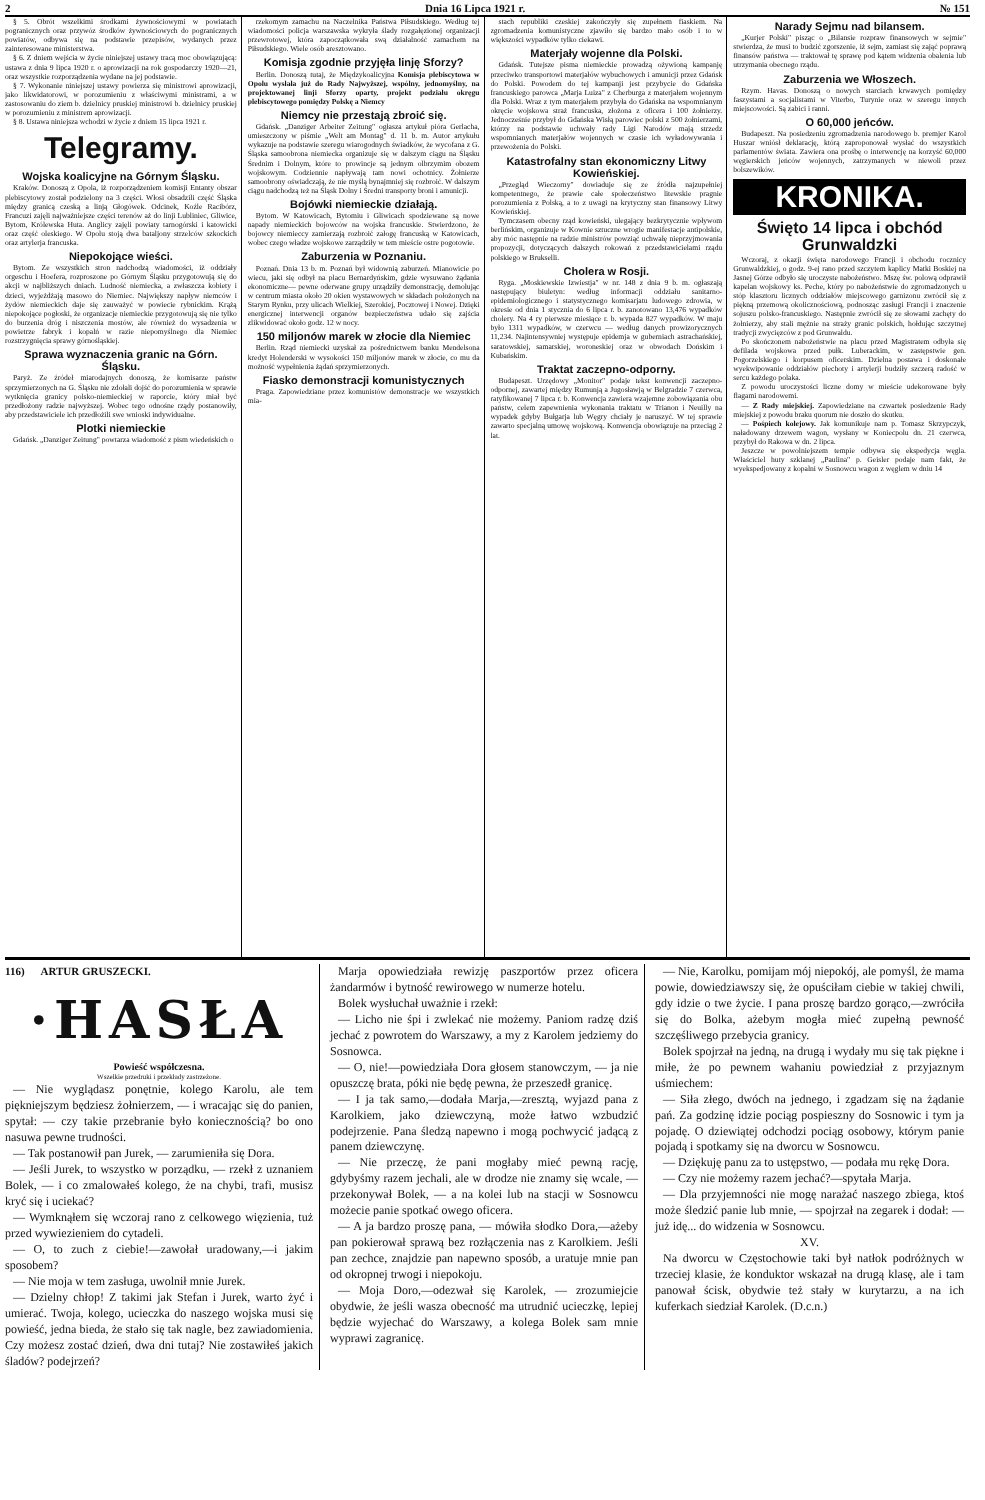2 Dnia 16 Lipca 1921 r. № 151
§ 5. Obrót wszelkimi środkami żywnościowymi w powiatach pogranicznych oraz przywóz środków żywnościowych do pogranicznych powiatów, odbywa się na podstawie przepisów, wydanych przez zainteresowane ministerstwa.
§ 6. Z dniem wejścia w życie niniejszej ustawy tracą moc obowiązującą: ustawa z dnia 9 lipca 1920 r. o aprowizacji na rok gospodarczy 1920—21, oraz wszystkie rozporządzenia wydane na jej podstawie.
§ 7. Wykonanie niniejszej ustawy powierza się ministrowi aprowizacji, jako likwidatorowi, w porozumieniu z właściwymi ministrami, a w zastosowaniu do ziem b. dzielnicy pruskiej ministrowi b. dzielnicy pruskiej w porozumieniu z ministrem aprowizacji.
§ 8. Ustawa niniejsza wchodzi w życie z dniem 15 lipca 1921 r.
Telegramy.
Wojska koalicyjne na Górnym Śląsku.
Kraków. Donoszą z Opola, iż rozporządzeniem komisji Entanty obszar plebiscytowy został podzielony na 3 części. Włosi obsadzili część Śląska między granicą czeską a linją Głogówek. Odcinek, Koźle Racibórz, Francuzi zajęli najważniejsze części terenów aż do linji Lubliniec, Gliwice, Bytom, Królewska Huta. Anglicy zajęli powiaty tarnogórski i katowicki oraz część oleskiego. W Opolu stoją dwa bataljony strzelców szkockich oraz artylerja francuska.
Niepokojące wieści.
Bytom. Ze wszystkich stron nadchodzą wiadomości, iż oddziały orgeschu i Hoefera, rozproszone po Górnym Śląsku przygotowują się do akcji w najbliższych dniach. Ludność niemiecka, a zwłaszcza kobiety i dzieci, wyjeżdżają masowo do Niemiec. Największy napływ niemców i żydów niemieckich daje się zauważyć w powiecie rybnickim. Krążą niepokojące pogłoski, że organizacje niemieckie przygotowują się nie tylko do burzenia dróg i niszczenia mostów, ale również do wysadzenia w powietrze fabryk i kopalń w razie niepomyślnego dla Niemiec rozstrzygnięcia sprawy górnośląskiej.
Sprawa wyznaczenia granic na Górn. Śląsku.
Paryż. Ze źródeł miarodajnych donoszą, że komisarze państw sprzymierzonych na G. Śląsku nie zdołali dojść do porozumienia w sprawie wytknięcia granicy polsko-niemieckiej w raporcie, który miał być przedłożony radzie najwyższej. Wobec tego odnośne rządy postanowiły, aby przedstawiciele ich przedłożili swe wnioski indywidualne.
Plotki niemieckie
Gdańsk. „Danziger Zeitung" powtarza wiadomość z pism wiedeńskich o
rzekomym zamachu na Naczelnika Państwa Piłsudskiego. Według tej wiadomości policja warszawska wykryła ślady rozgałęzionej organizacji przewrotowej, która zapoczątkowała swą działalność zamachem na Piłsudskiego. Wiele osób aresztowano.
Komisja zgodnie przyjęła linję Sforzy?
Berlin. Donoszą tutaj, że Międzykoalicyjna Komisja plebiscytowa w Opolu wysłała już do Rady Najwyższej, wspólny, jednomyślny, na projektowanej linji Sforzy oparty, projekt podziału okręgu plebiscytowego pomiędzy Polskę a Niemcy
Niemcy nie przestają zbroić się.
Gdańsk. „Danziger Arbeiter Zeitung" ogłasza artykuł pióra Gerlacha, umieszczony w piśmie „Welt am Montag" d. 11 b. m. Autor artykułu wykazuje na podstawie szeregu wiarogodnych świadków, że wycofana z G. Śląska samoobrona niemiecka organizuje się w dalszym ciągu na Śląsku Średnim i Dolnym, które to prowincje są jednym olbrzymim obozem wojskowym. Codziennie napływają tam nowi ochotnicy. Żołnierze samoobrony oświadczają, że nie myślą bynajmniej się rozbroić. W dalszym ciągu nadchodzą też na Śląsk Dolny i Średni transporty broni i amunicji.
Bojówki niemieckie działają.
Bytom. W Katowicach, Bytomiu i Gliwicach spodziewane są nowe napady niemieckich bojowców na wojska francuskie. Stwierdzono, że bojowcy niemieccy zamierzają rozbroić załogę francuską w Katowicach, wobec czego władze wojskowe zarządziły w tem mieście ostre pogotowie.
Zaburzenia w Poznaniu.
Poznań. Dnia 13 b. m. Poznań był widownią zaburzeń. Mianowicie po wiecu, jaki się odbył na placu Bernardyńskim, gdzie wysuwano żądania ekonomiczne— pewne oderwane grupy urządziły demonstrację, demolując w centrum miasta około 20 okien wystawowych w składach położonych na Starym Rynku, przy ulicach Wielkiej, Szerokiej, Pocztowej i Nowej. Dzięki energicznej interwencji organów bezpieczeństwa udało się zajścia zlikwidować około godz. 12 w nocy.
150 miljonów marek w złocie dla Niemiec
Berlin. Rząd niemiecki uzyskał za pośrednictwem banku Mendelsona kredyt Holenderski w wysokości 150 miljonów marek w złocie, co mu da możność wypełnienia żądań sprzymierzonych.
Fiasko demonstracji komunistycznych
Praga. Zapowiedziane przez komunistów demonstracje we wszystkich mia-
stach republiki czeskiej zakończyły się zupełnem fiaskiem. Na zgromadzenia komunistyczne zjawiło się bardzo mało osób i to w większości wypadków tylko ciekawi.
Materjały wojenne dla Polski.
Gdańsk. Tutejsze pisma niemieckie prowadzą ożywioną kampanję przeciwko transportowi materjałów wybuchowych i amunicji przez Gdańsk do Polski. Powodem do tej kampanji jest przybycie do Gdańska francuskiego parowca „Marja Luiza" z Cherburga z materjałem wojennym dla Polski. Wraz z tym materjałem przybyła do Gdańska na wspomnianym okręcie wojskowa straż francuska, złożona z oficera i 100 żołnierzy. Jednocześnie przybył do Gdańska Wisłą parowiec polski z 500 żołnierzami, którzy na podstawie uchwały rady Ligi Narodów mają strzedz wspomnianych materjałów wojennych w czasie ich wyładowywania i przewożenia do Polski.
Katastrofalny stan ekonomiczny Litwy Kowieńskiej.
„Przegląd Wieczorny" dowiaduje się ze źródła najzupełniej kompetentnego, że prawie całe społeczeństwo litewskie pragnie porozumienia z Polską, a to z uwagi na krytyczny stan finansowy Litwy Kowieńskiej.
Tymczasem obecny rząd kowieński, ulegający bezkrytycznie wpływom berlińskim, organizuje w Kownie sztuczne wrogie manifestacje antipolskie, aby móc następnie na radzie ministrów powziąć uchwałę nieprzyjmowania propozycji, dotyczących dalszych rokowań z przedstawicielami rządu polskiego w Brukselli.
Cholera w Rosji.
Ryga. „Moskiewskie Izwiestja" w nr. 148 z dnia 9 b. m. ogłaszają następujący biuletyn: według informacji oddziału sanitarno-epidemiologicznego i statystycznego komisarjatu ludowego zdrowia, w okresie od dnia 1 stycznia do 6 lipca r. b. zanotowano 13,476 wypadków cholery. Na 4 ry pierwsze miesiące r. b. wypada 827 wypadków. W maju było 1311 wypadków, w czerwcu — według danych prowizorycznych 11,234. Najintensywniej występuje epidemja w guberniach astrachańskiej, saratowskiej, samarskiej, woroneskiej oraz w obwodach Dońskim i Kubańskim.
Traktat zaczepno-odporny.
Budapeszt. Urzędowy „Monitor" podaje tekst konwencji zaczepno-odpornej, zawartej między Rumunją a Jugosławją w Belgradzie 7 czerwca, ratyfikowanej 7 lipca r. b. Konwencja zawiera wzajemne zobowiązania obu państw, celem zapewnienia wykonania traktatu w Trianon i Neuilly na wypadek gdyby Bułgarja lub Węgry chciały je naruszyć. W tej sprawie zawarto specjalną umowę wojskową. Konwencja obowiązuje na przeciąg 2 lat.
Narady Sejmu nad bilansem.
„Kurjer Polski" pisząc o „Bilansie rozpraw finansowych w sejmie" stwierdza, że musi to budzić zgorszenie, iż sejm, zamiast się zająć poprawą finansów państwa — traktował tę sprawę pod kątem widzenia obalenia lub utrzymania obecnego rządu.
Zaburzenia we Włoszech.
Rzym. Havas. Donoszą o nowych starciach krwawych pomiędzy faszystami a socjalistami w Viterbo, Turynie oraz w szeregu innych miejscowości. Są zabici i ranni.
O 60,000 jeńców.
Budapeszt. Na posiedzeniu zgromadzenia narodowego b. premjer Karol Huszar wniósł deklarację, którą zaproponował wysłać do wszystkich parlamentów świata. Zawiera ona prośbę o interwencję na korzyść 60,000 węgierskich jeńców wojennych, zatrzymanych w niewoli przez bolszewików.
KRONIKA.
Święto 14 lipca i obchód Grunwaldzki
Wczoraj, z okazji święta narodowego Francji i obchodu rocznicy Grunwaldzkiej, o godz. 9-ej rano przed szczytem kaplicy Matki Boskiej na Jasnej Górze odbyło się uroczyste nabożeństwo. Mszę św. polową odprawił kapelan wojskowy ks. Peche, który po nabożeństwie do zgromadzonych u stóp klasztoru licznych oddziałów miejscowego garnizonu zwrócił się z piękną przemową okolicznościową, podnosząc zasługi Francji i znaczenie sojuszu polsko-francuskiego. Następnie zwrócił się ze słowami zachęty do żołnierzy, aby stali mężnie na straży granic polskich, hołdując szczytnej tradycji zwycięzców z pod Grunwaldu.
Po skończonem nabożeństwie na placu przed Magistratem odbyła się defilada wojskowa przed pułk. Luberackim, w zastępstwie gen. Pogorzelskiego i korpusem oficerskim. Dzielna postawa i doskonałe wyekwipowanie oddziałów piechoty i artylerji budziły szczerą radość w sercu każdego polaka.
Z powodu uroczystości liczne domy w mieście udekorowane były flagami narodowemi.
— Z Rady miejskiej. Zapowiedziane na czwartek posiedzenie Rady miejskiej z powodu braku quorum nie doszło do skutku.
— Pośpiech kolejowy. Jak komunikuje nam p. Tomasz Skrzypczyk, naładowany drzewem wagon, wysłany w Koniecpolu dn. 21 czerwca, przybył do Rakowa w dn. 2 lipca.
Jeszcze w powolniejszem tempie odbywa się ekspedycja węgla. Właściciel huty szklanej „Paulina" p. Geisler podaje nam fakt, że wyekspedjowany z kopalni w Sosnowcu wagon z węglem w dniu 14
116) ARTUR GRUSZECKI.
·HASŁA
Powieść współczesna.
Wszelkie przedruki i przekłady zastrzeżone.
— Nie wyglądasz ponętnie, kolego Karolu, ale tem piękniejszym będziesz żołnierzem, — i wracając się do panien, spytał: — czy takie przebranie było koniecznością? bo ono nasuwa pewne trudności.
— Tak postanowił pan Jurek, — zarumieniła się Dora.
— Jeśli Jurek, to wszystko w porządku, — rzekł z uznaniem Bolek, — i co zmalowałeś kolego, że na chybi, trafi, musisz kryć się i uciekać?
— Wymknąłem się wczoraj rano z celkowego więzienia, tuż przed wywiezieniem do cytadeli.
— O, to zuch z ciebie!—zawołał uradowany,—i jakim sposobem?
— Nie moja w tem zasługa, uwolnił mnie Jurek.
— Dzielny chłop! Z takimi jak Stefan i Jurek, warto żyć i umierać. Twoja, kolego, ucieczka do naszego wojska musi się powieść, jedna bieda, że stało się tak nagle, bez zawiadomienia. Czy możesz zostać dzień, dwa dni tutaj? Nie zostawiłeś jakich śladów? podejrzeń?
Marja opowiedziała rewizję paszportów przez oficera żandarmów i bytność rewirowego w numerze hotelu.
Bolek wysłuchał uważnie i rzekł:
— Licho nie śpi i zwlekać nie możemy. Paniom radzę dziś jechać z powrotem do Warszawy, a my z Karolem jedziemy do Sosnowca.
— O, nie!—powiedziała Dora głosem stanowczym, — ja nie opuszczę brata, póki nie będę pewna, że przeszedł granicę.
— I ja tak samo,—dodała Marja,—zresztą, wyjazd pana z Karolkiem, jako dziewczyną, może łatwo wzbudzić podejrzenie. Pana śledzą napewno i mogą pochwycić jadącą z panem dziewczynę.
— Nie przeczę, że pani mogłaby mieć pewną rację, gdybyśmy razem jechali, ale w drodze nie znamy się wcale, — przekonywał Bolek, — a na kolei lub na stacji w Sosnowcu możecie panie spotkać owego oficera.
— A ja bardzo proszę pana, — mówiła słodko Dora,—ażeby pan pokierował sprawą bez rozłączenia nas z Karolkiem. Jeśli pan zechce, znajdzie pan napewno sposób, a uratuje mnie pan od okropnej trwogi i niepokoju.
— Moja Doro,—odezwał się Karolek, — zrozumiejcie obydwie, że jeśli wasza obecność ma utrudnić ucieczkę, lepiej będzie wyjechać do Warszawy, a kolega Bolek sam mnie wyprawi zagranicę.
— Nie, Karolku, pomijam mój niepokój, ale pomyśl, że mama powie, dowiedziawszy się, że opuściłam ciebie w takiej chwili, gdy idzie o twe życie. I pana proszę bardzo gorąco,—zwróciła się do Bolka, ażebym mogła mieć zupełną pewność szczęśliwego przebycia granicy.
Bolek spojrzał na jedną, na drugą i wydały mu się tak piękne i miłe, że po pewnem wahaniu powiedział z przyjaznym uśmiechem:
— Siła złego, dwóch na jednego, i zgadzam się na żądanie pań. Za godzinę idzie pociąg pospieszny do Sosnowic i tym ja pojadę. O dziewiątej odchodzi pociąg osobowy, którym panie pojadą i spotkamy się na dworcu w Sosnowcu.
— Dziękuję panu za to ustępstwo, — podała mu rękę Dora.
— Czy nie możemy razem jechać?—spytała Marja.
— Dla przyjemności nie mogę narażać naszego zbiega, ktoś może śledzić panie lub mnie, — spojrzał na zegarek i dodał: — już idę... do widzenia w Sosnowcu.
XV.
Na dworcu w Częstochowie taki był natłok podróżnych w trzeciej klasie, że konduktor wskazał na drugą klasę, ale i tam panował ścisk, obydwie też stały w kurytarzu, a na ich kuferkach siedział Karolek. (D.c.n.)